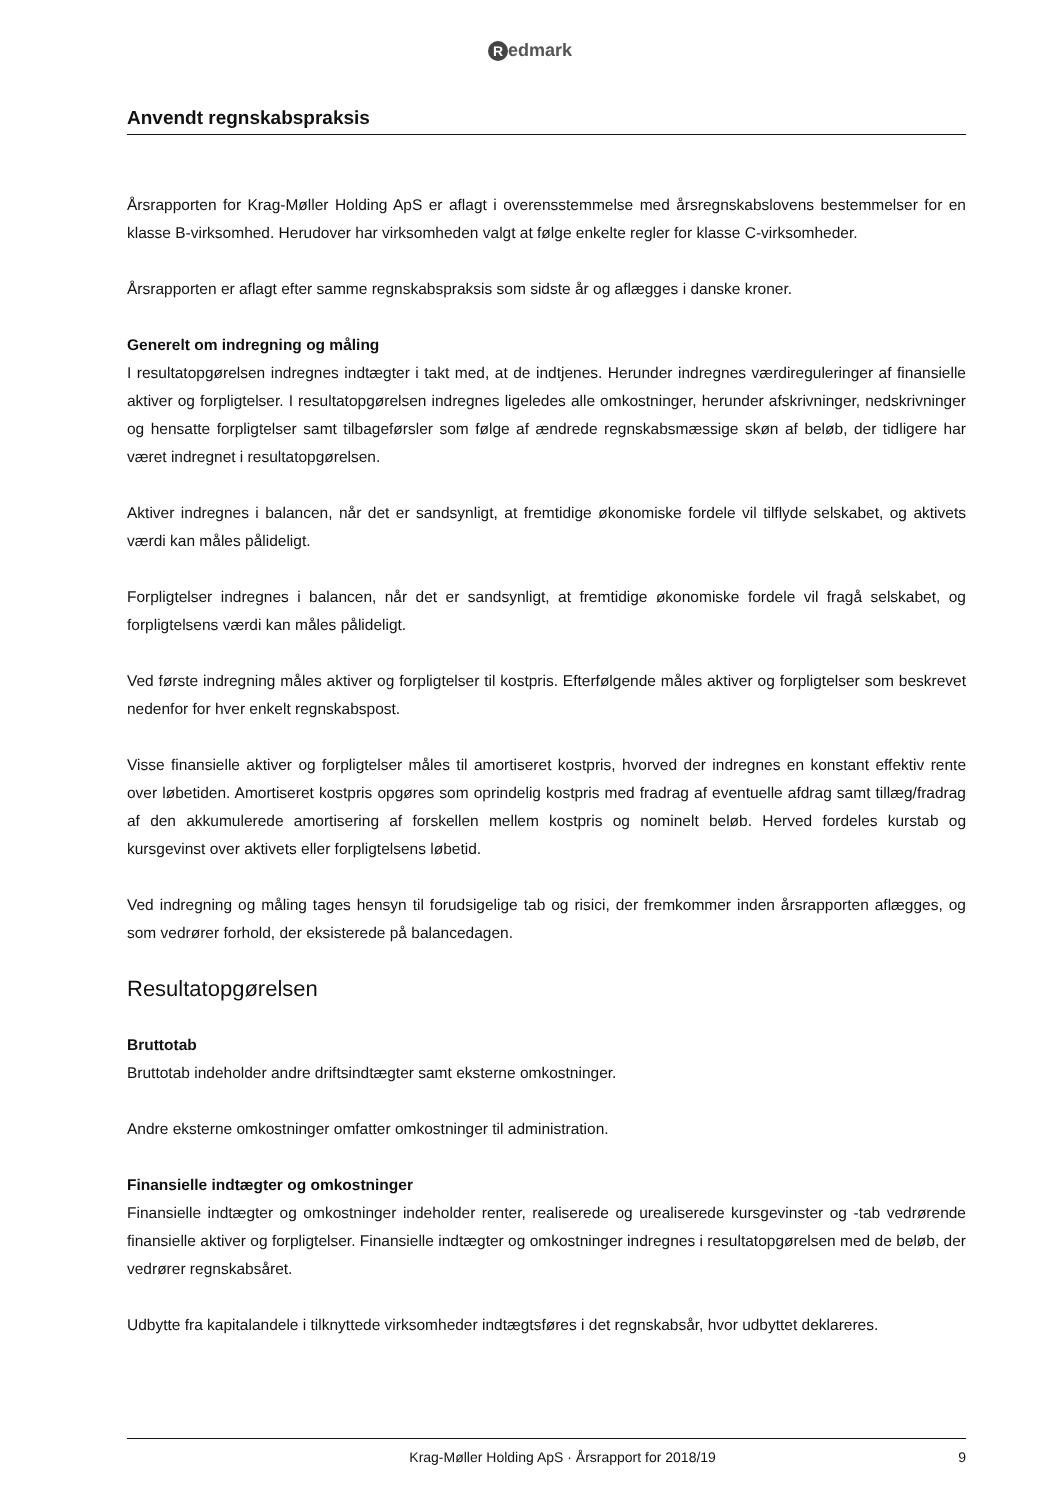Redmark
Anvendt regnskabspraksis
Årsrapporten for Krag-Møller Holding ApS er aflagt i overensstemmelse med årsregnskabslovens bestemmelser for en klasse B-virksomhed. Herudover har virksomheden valgt at følge enkelte regler for klasse C-virksomheder.
Årsrapporten er aflagt efter samme regnskabspraksis som sidste år og aflægges i danske kroner.
Generelt om indregning og måling
I resultatopgørelsen indregnes indtægter i takt med, at de indtjenes. Herunder indregnes værdireguleringer af finansielle aktiver og forpligtelser. I resultatopgørelsen indregnes ligeledes alle omkostninger, herunder afskrivninger, nedskrivninger og hensatte forpligtelser samt tilbageførsler som følge af ændrede regnskabsmæssige skøn af beløb, der tidligere har været indregnet i resultatopgørelsen.
Aktiver indregnes i balancen, når det er sandsynligt, at fremtidige økonomiske fordele vil tilflyde selskabet, og aktivets værdi kan måles pålideligt.
Forpligtelser indregnes i balancen, når det er sandsynligt, at fremtidige økonomiske fordele vil fragå selskabet, og forpligtelsens værdi kan måles pålideligt.
Ved første indregning måles aktiver og forpligtelser til kostpris. Efterfølgende måles aktiver og forpligtelser som beskrevet nedenfor for hver enkelt regnskabspost.
Visse finansielle aktiver og forpligtelser måles til amortiseret kostpris, hvorved der indregnes en konstant effektiv rente over løbetiden. Amortiseret kostpris opgøres som oprindelig kostpris med fradrag af eventuelle afdrag samt tillæg/fradrag af den akkumulerede amortisering af forskellen mellem kostpris og nominelt beløb. Herved fordeles kurstab og kursgevinst over aktivets eller forpligtelsens løbetid.
Ved indregning og måling tages hensyn til forudsigelige tab og risici, der fremkommer inden årsrapporten aflægges, og som vedrører forhold, der eksisterede på balancedagen.
Resultatopgørelsen
Bruttotab
Bruttotab indeholder andre driftsindtægter samt eksterne omkostninger.
Andre eksterne omkostninger omfatter omkostninger til administration.
Finansielle indtægter og omkostninger
Finansielle indtægter og omkostninger indeholder renter, realiserede og urealiserede kursgevinster og -tab vedrørende finansielle aktiver og forpligtelser. Finansielle indtægter og omkostninger indregnes i resultatopgørelsen med de beløb, der vedrører regnskabsåret.
Udbytte fra kapitalandele i tilknyttede virksomheder indtægtsføres i det regnskabsår, hvor udbyttet deklareres.
Krag-Møller Holding ApS · Årsrapport for 2018/19 9